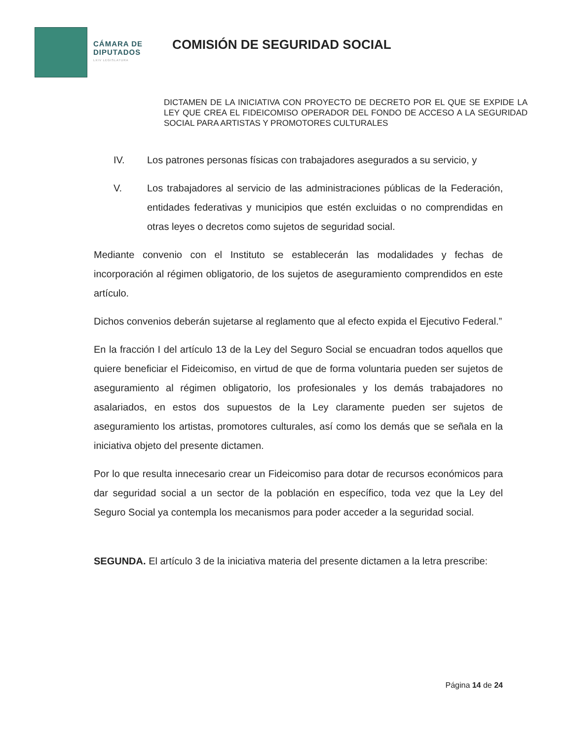CÁMARA DE
DIPUTADOS
LXIV LEGISLATURA
COMISIÓN DE SEGURIDAD SOCIAL
DICTAMEN DE LA INICIATIVA CON PROYECTO DE DECRETO POR EL QUE SE EXPIDE LA LEY QUE CREA EL FIDEICOMISO OPERADOR DEL FONDO DE ACCESO A LA SEGURIDAD SOCIAL PARA ARTISTAS Y PROMOTORES CULTURALES
IV. Los patrones personas físicas con trabajadores asegurados a su servicio, y
V. Los trabajadores al servicio de las administraciones públicas de la Federación, entidades federativas y municipios que estén excluidas o no comprendidas en otras leyes o decretos como sujetos de seguridad social.
Mediante convenio con el Instituto se establecerán las modalidades y fechas de incorporación al régimen obligatorio, de los sujetos de aseguramiento comprendidos en este artículo.
Dichos convenios deberán sujetarse al reglamento que al efecto expida el Ejecutivo Federal.”
En la fracción I del artículo 13 de la Ley del Seguro Social se encuadran todos aquellos que quiere beneficiar el Fideicomiso, en virtud de que de forma voluntaria pueden ser sujetos de aseguramiento al régimen obligatorio, los profesionales y los demás trabajadores no asalariados, en estos dos supuestos de la Ley claramente pueden ser sujetos de aseguramiento los artistas, promotores culturales, así como los demás que se señala en la iniciativa objeto del presente dictamen.
Por lo que resulta innecesario crear un Fideicomiso para dotar de recursos económicos para dar seguridad social a un sector de la población en específico, toda vez que la Ley del Seguro Social ya contempla los mecanismos para poder acceder a la seguridad social.
SEGUNDA. El artículo 3 de la iniciativa materia del presente dictamen a la letra prescribe:
Página 14 de 24